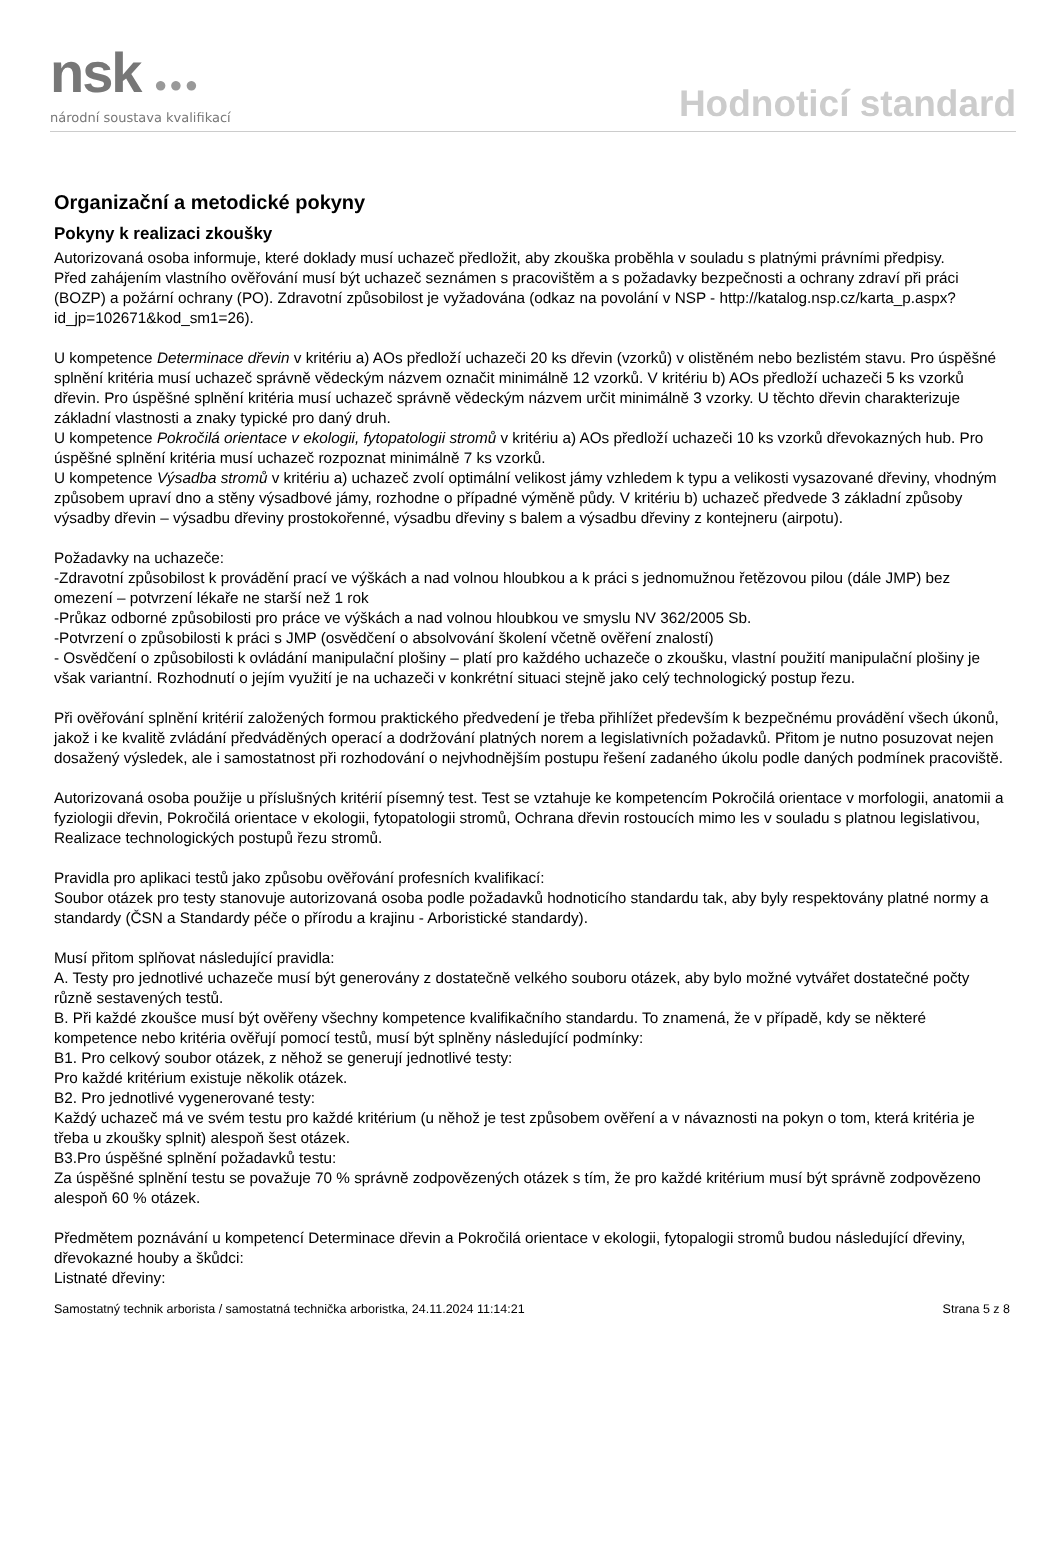nsk ●●●
národní soustava kvalifikací
Hodnoticí standard
Organizační a metodické pokyny
Pokyny k realizaci zkoušky
Autorizovaná osoba informuje, které doklady musí uchazeč předložit, aby zkouška proběhla v souladu s platnými právními předpisy.
Před zahájením vlastního ověřování musí být uchazeč seznámen s pracovištěm a s požadavky bezpečnosti a ochrany zdraví při práci (BOZP) a požární ochrany (PO). Zdravotní způsobilost je vyžadována (odkaz na povolání v NSP - http://katalog.nsp.cz/karta_p.aspx?id_jp=102671&kod_sm1=26).
U kompetence Determinace dřevin v kritériu a) AOs předloží uchazeči 20 ks dřevin (vzorků) v olistěném nebo bezlistém stavu. Pro úspěšné splnění kritéria musí uchazeč správně vědeckým názvem označit minimálně 12 vzorků. V kritériu b) AOs předloží uchazeči 5 ks vzorků dřevin. Pro úspěšné splnění kritéria musí uchazeč správně vědeckým názvem určit minimálně 3 vzorky. U těchto dřevin charakterizuje základní vlastnosti a znaky typické pro daný druh.
U kompetence Pokročilá orientace v ekologii, fytopatologii stromů v kritériu a) AOs předloží uchazeči 10 ks vzorků dřevokazných hub. Pro úspěšné splnění kritéria musí uchazeč rozpoznat minimálně 7 ks vzorků.
U kompetence Výsadba stromů v kritériu a) uchazeč zvolí optimální velikost jámy vzhledem k typu a velikosti vysazované dřeviny, vhodným způsobem upraví dno a stěny výsadbové jámy, rozhodne o případné výměně půdy. V kritériu b) uchazeč předvede 3 základní způsoby výsadby dřevin – výsadbu dřeviny prostokořenné, výsadbu dřeviny s balem a výsadbu dřeviny z kontejneru (airpotu).
Požadavky na uchazeče:
-Zdravotní způsobilost k provádění prací ve výškách a nad volnou hloubkou a k práci s jednomužnou řetězovou pilou (dále JMP) bez omezení – potvrzení lékaře ne starší než 1 rok
-Průkaz odborné způsobilosti pro práce ve výškách a nad volnou hloubkou ve smyslu NV 362/2005 Sb.
-Potvrzení o způsobilosti k práci s JMP (osvědčení o absolvování školení včetně ověření znalostí)
- Osvědčení o způsobilosti k ovládání manipulační plošiny – platí pro každého uchazeče o zkoušku, vlastní použití manipulační plošiny je však variantní. Rozhodnutí o jejím využití je na uchazeči v konkrétní situaci stejně jako celý technologický postup řezu.
Při ověřování splnění kritérií založených formou praktického předvedení je třeba přihlížet především k bezpečnému provádění všech úkonů, jakož i ke kvalitě zvládání předváděných operací a dodržování platných norem a legislativních požadavků. Přitom je nutno posuzovat nejen dosažený výsledek, ale i samostatnost při rozhodování o nejvhodnějším postupu řešení zadaného úkolu podle daných podmínek pracoviště.
Autorizovaná osoba použije u příslušných kritérií písemný test. Test se vztahuje ke kompetencím Pokročilá orientace v morfologii, anatomii a fyziologii dřevin, Pokročilá orientace v ekologii, fytopatologii stromů, Ochrana dřevin rostoucích mimo les v souladu s platnou legislativou, Realizace technologických postupů řezu stromů.
Pravidla pro aplikaci testů jako způsobu ověřování profesních kvalifikací:
Soubor otázek pro testy stanovuje autorizovaná osoba podle požadavků hodnoticího standardu tak, aby byly respektovány platné normy a standardy (ČSN a Standardy péče o přírodu a krajinu - Arboristické standardy).
Musí přitom splňovat následující pravidla:
A. Testy pro jednotlivé uchazeče musí být generovány z dostatečně velkého souboru otázek, aby bylo možné vytvářet dostatečné počty různě sestavených testů.
B. Při každé zkoušce musí být ověřeny všechny kompetence kvalifikačního standardu. To znamená, že v případě, kdy se některé kompetence nebo kritéria ověřují pomocí testů, musí být splněny následující podmínky:
B1. Pro celkový soubor otázek, z něhož se generují jednotlivé testy:
Pro každé kritérium existuje několik otázek.
B2. Pro jednotlivé vygenerované testy:
Každý uchazeč má ve svém testu pro každé kritérium (u něhož je test způsobem ověření a v návaznosti na pokyn o tom, která kritéria je třeba u zkoušky splnit) alespoň šest otázek.
B3.Pro úspěšné splnění požadavků testu:
Za úspěšné splnění testu se považuje 70 % správně zodpovězených otázek s tím, že pro každé kritérium musí být správně zodpovězeno alespoň 60 % otázek.
Předmětem poznávání u kompetencí Determinace dřevin a Pokročilá orientace v ekologii, fytopalogii stromů budou následující dřeviny, dřevokazné houby a škůdci:
Listnaté dřeviny:
Samostatný technik arborista / samostatná technička arboristka, 24.11.2024 11:14:21 Strana 5 z 8